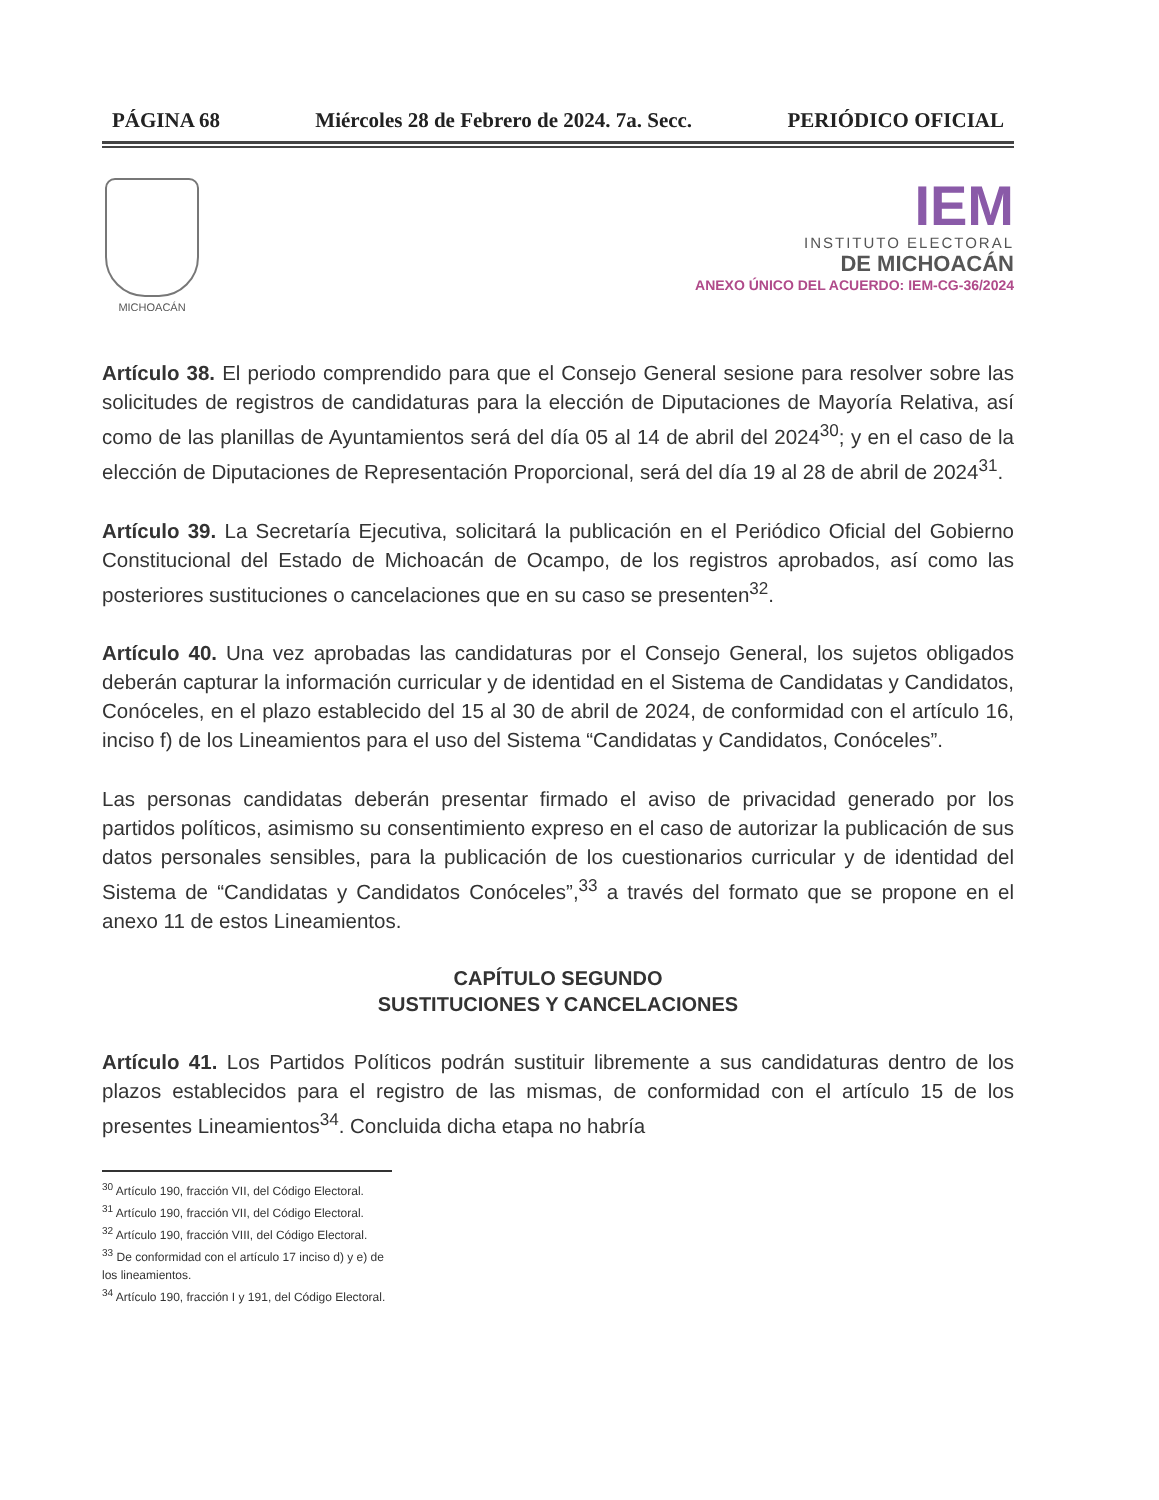PÁGINA 68 Miércoles 28 de Febrero de 2024. 7a. Secc. PERIÓDICO OFICIAL
MICHOACÁN
IEM
INSTITUTO ELECTORAL
DE MICHOACÁN
ANEXO ÚNICO DEL ACUERDO: IEM-CG-36/2024
Artículo 38. El periodo comprendido para que el Consejo General sesione para resolver sobre las solicitudes de registros de candidaturas para la elección de Diputaciones de Mayoría Relativa, así como de las planillas de Ayuntamientos será del día 05 al 14 de abril del 2024<sup>30</sup>; y en el caso de la elección de Diputaciones de Representación Proporcional, será del día 19 al 28 de abril de 2024<sup>31</sup>.
Artículo 39. La Secretaría Ejecutiva, solicitará la publicación en el Periódico Oficial del Gobierno Constitucional del Estado de Michoacán de Ocampo, de los registros aprobados, así como las posteriores sustituciones o cancelaciones que en su caso se presenten<sup>32</sup>.
Artículo 40. Una vez aprobadas las candidaturas por el Consejo General, los sujetos obligados deberán capturar la información curricular y de identidad en el Sistema de Candidatas y Candidatos, Conóceles, en el plazo establecido del 15 al 30 de abril de 2024, de conformidad con el artículo 16, inciso f) de los Lineamientos para el uso del Sistema “Candidatas y Candidatos, Conóceles”.
Las personas candidatas deberán presentar firmado el aviso de privacidad generado por los partidos políticos, asimismo su consentimiento expreso en el caso de autorizar la publicación de sus datos personales sensibles, para la publicación de los cuestionarios curricular y de identidad del Sistema de “Candidatas y Candidatos Conóceles”,<sup>33</sup> a través del formato que se propone en el anexo 11 de estos Lineamientos.
CAPÍTULO SEGUNDO
SUSTITUCIONES Y CANCELACIONES
Artículo 41. Los Partidos Políticos podrán sustituir libremente a sus candidaturas dentro de los plazos establecidos para el registro de las mismas, de conformidad con el artículo 15 de los presentes Lineamientos<sup>34</sup>. Concluida dicha etapa no habría
<sup>30</sup> Artículo 190, fracción VII, del Código Electoral.
<sup>31</sup> Artículo 190, fracción VII, del Código Electoral.
<sup>32</sup> Artículo 190, fracción VIII, del Código Electoral.
<sup>33</sup> De conformidad con el artículo 17 inciso d) y e) de los lineamientos.
<sup>34</sup> Artículo 190, fracción I y 191, del Código Electoral.